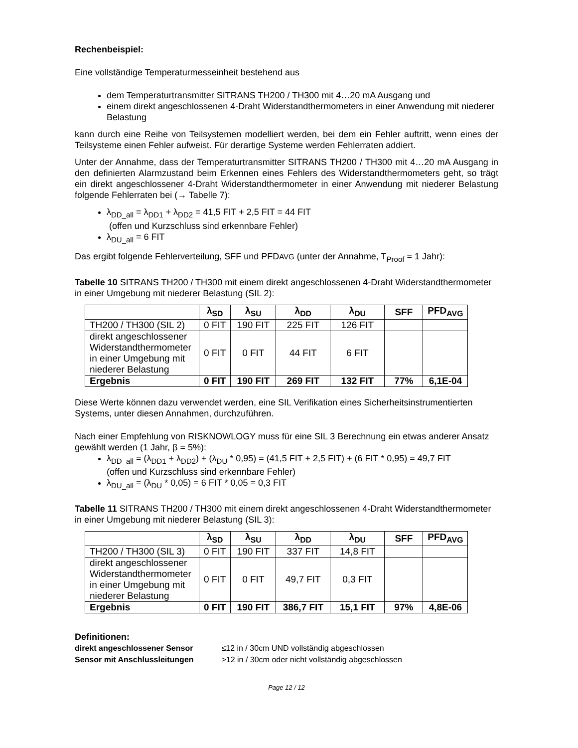Rechenbeispiel:
Eine vollständige Temperaturmesseinheit bestehend aus
dem Temperaturtransmitter SITRANS TH200 / TH300 mit 4…20 mA Ausgang und
einem direkt angeschlossenen 4-Draht Widerstandthermometers in einer Anwendung mit niederer Belastung
kann durch eine Reihe von Teilsystemen modelliert werden, bei dem ein Fehler auftritt, wenn eines der Teilsysteme einen Fehler aufweist. Für derartige Systeme werden Fehlerraten addiert.
Unter der Annahme, dass der Temperaturtransmitter SITRANS TH200 / TH300 mit 4…20 mA Ausgang in den definierten Alarmzustand beim Erkennen eines Fehlers des Widerstandthermometers geht, so trägt ein direkt angeschlossener 4-Draht Widerstandthermometer in einer Anwendung mit niederer Belastung folgende Fehlerraten bei (→ Tabelle 7):
λ<sub>DD_all</sub> = λ<sub>DD1</sub> + λ<sub>DD2</sub> = 41,5 FIT + 2,5 FIT = 44 FIT
(offen und Kurzschluss sind erkennbare Fehler)
λ<sub>DU_all</sub> = 6 FIT
Das ergibt folgende Fehlerverteilung, SFF und PFDAVG (unter der Annahme, T<sub>Proof</sub> = 1 Jahr):
Tabelle 10 SITRANS TH200 / TH300 mit einem direkt angeschlossenen 4-Draht Widerstandthermometer in einer Umgebung mit niederer Belastung (SIL 2):
| | λ<sub>SD</sub> | λ<sub>SU</sub> | λ<sub>DD</sub> | λ<sub>DU</sub> | SFF | PFD<sub>AVG</sub> |
| --- | --- | --- | --- | --- | --- | --- |
| TH200 / TH300 (SIL 2) | 0 FIT | 190 FIT | 225 FIT | 126 FIT | | |
| direkt angeschlossener Widerstandthermometer in einer Umgebung mit niederer Belastung | 0 FIT | 0 FIT | 44 FIT | 6 FIT | | |
| Ergebnis | 0 FIT | 190 FIT | 269 FIT | 132 FIT | 77% | 6,1E-04 |
Diese Werte können dazu verwendet werden, eine SIL Verifikation eines Sicherheitsinstrumentierten Systems, unter diesen Annahmen, durchzuführen.
Nach einer Empfehlung von RISKNOWLOGY muss für eine SIL 3 Berechnung ein etwas anderer Ansatz gewählt werden (1 Jahr, β = 5%):
λ<sub>DD_all</sub> = (λ<sub>DD1</sub> + λ<sub>DD2</sub>) + (λ<sub>DU</sub> * 0,95) = (41,5 FIT + 2,5 FIT) + (6 FIT * 0,95) = 49,7 FIT
(offen und Kurzschluss sind erkennbare Fehler)
λ<sub>DU_all</sub> = (λ<sub>DU</sub> * 0,05) = 6 FIT * 0,05 = 0,3 FIT
Tabelle 11 SITRANS TH200 / TH300 mit einem direkt angeschlossenen 4-Draht Widerstandthermometer in einer Umgebung mit niederer Belastung (SIL 3):
| | λ<sub>SD</sub> | λ<sub>SU</sub> | λ<sub>DD</sub> | λ<sub>DU</sub> | SFF | PFD<sub>AVG</sub> |
| --- | --- | --- | --- | --- | --- | --- |
| TH200 / TH300 (SIL 3) | 0 FIT | 190 FIT | 337 FIT | 14,8 FIT | | |
| direkt angeschlossener Widerstandthermometer in einer Umgebung mit niederer Belastung | 0 FIT | 0 FIT | 49,7 FIT | 0,3 FIT | | |
| Ergebnis | 0 FIT | 190 FIT | 386,7 FIT | 15,1 FIT | 97% | 4,8E-06 |
Definitionen:
direkt angeschlossener Sensor ≤12 in / 30cm UND vollständig abgeschlossen
Sensor mit Anschlussleitungen >12 in / 30cm oder nicht vollständig abgeschlossen
Page 12 / 12